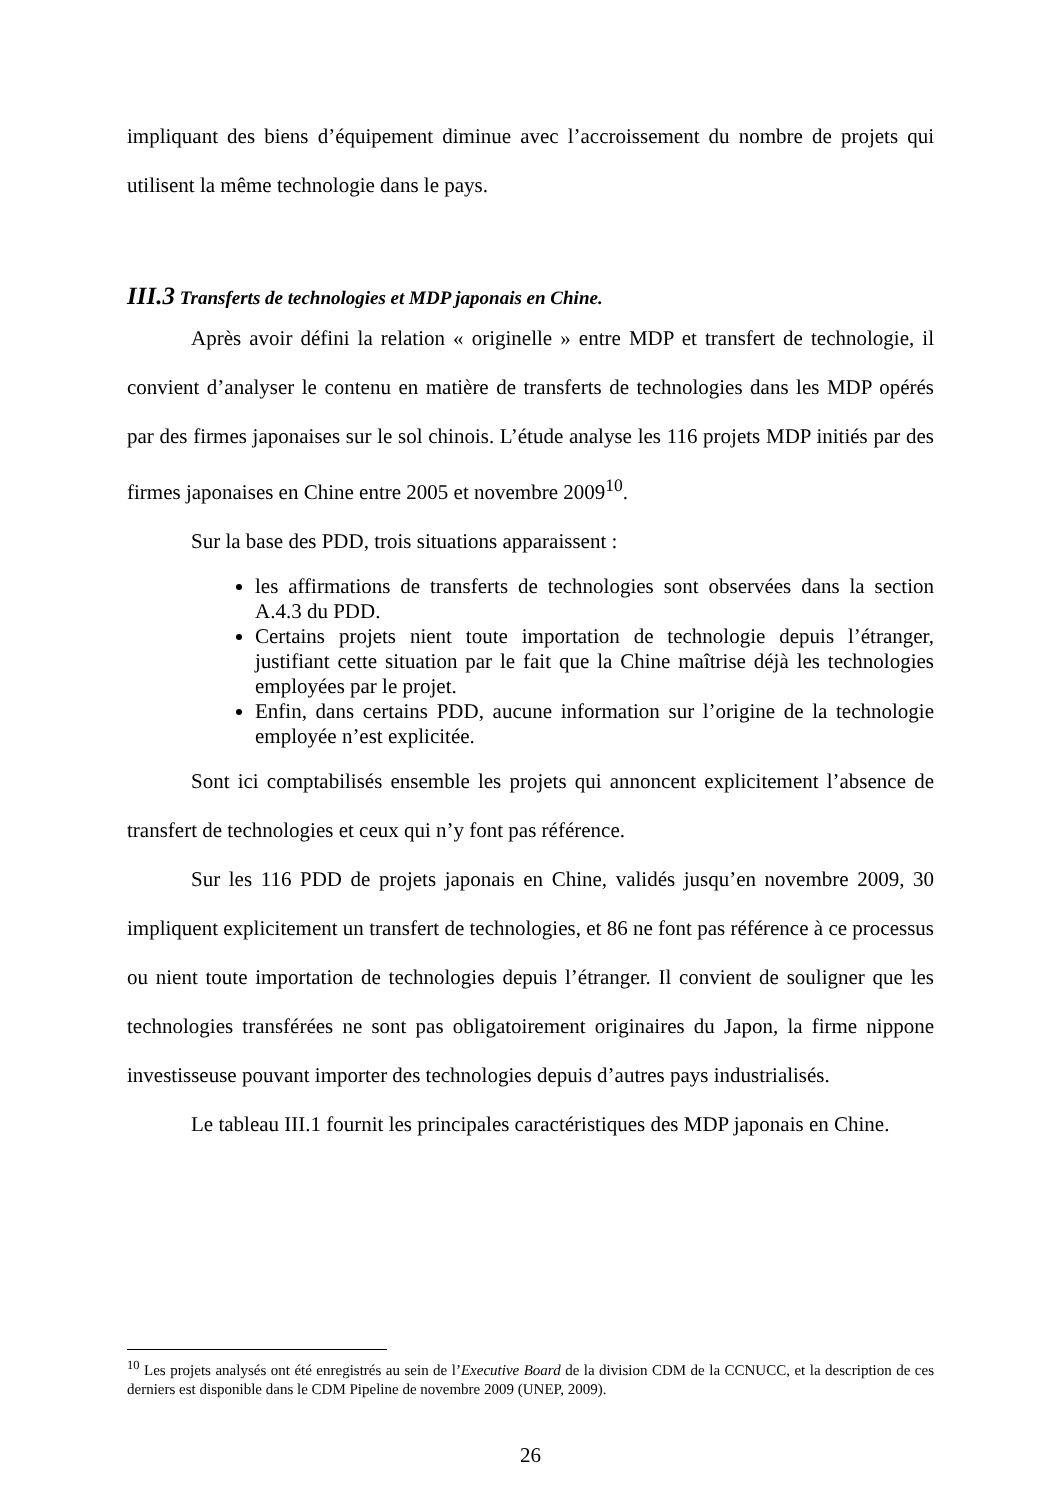impliquant des biens d’équipement diminue avec l’accroissement du nombre de projets qui utilisent la même technologie dans le pays.
III.3 Transferts de technologies et MDP japonais en Chine.
Après avoir défini la relation « originelle » entre MDP et transfert de technologie, il convient d’analyser le contenu en matière de transferts de technologies dans les MDP opérés par des firmes japonaises sur le sol chinois. L’étude analyse les 116 projets MDP initiés par des firmes japonaises en Chine entre 2005 et novembre 2009<sup>10</sup>.
Sur la base des PDD, trois situations apparaissent :
les affirmations de transferts de technologies sont observées dans la section A.4.3 du PDD.
Certains projets nient toute importation de technologie depuis l’étranger, justifiant cette situation par le fait que la Chine maîtrise déjà les technologies employées par le projet.
Enfin, dans certains PDD, aucune information sur l’origine de la technologie employée n’est explicitée.
Sont ici comptabilisés ensemble les projets qui annoncent explicitement l’absence de transfert de technologies et ceux qui n’y font pas référence.
Sur les 116 PDD de projets japonais en Chine, validés jusqu’en novembre 2009, 30 impliquent explicitement un transfert de technologies, et 86 ne font pas référence à ce processus ou nient toute importation de technologies depuis l’étranger. Il convient de souligner que les technologies transférées ne sont pas obligatoirement originaires du Japon, la firme nippone investisseuse pouvant importer des technologies depuis d’autres pays industrialisés.
Le tableau III.1 fournit les principales caractéristiques des MDP japonais en Chine.
<sup>10</sup> Les projets analysés ont été enregistrés au sein de l’Executive Board de la division CDM de la CCNUCC, et la description de ces derniers est disponible dans le CDM Pipeline de novembre 2009 (UNEP, 2009).
26